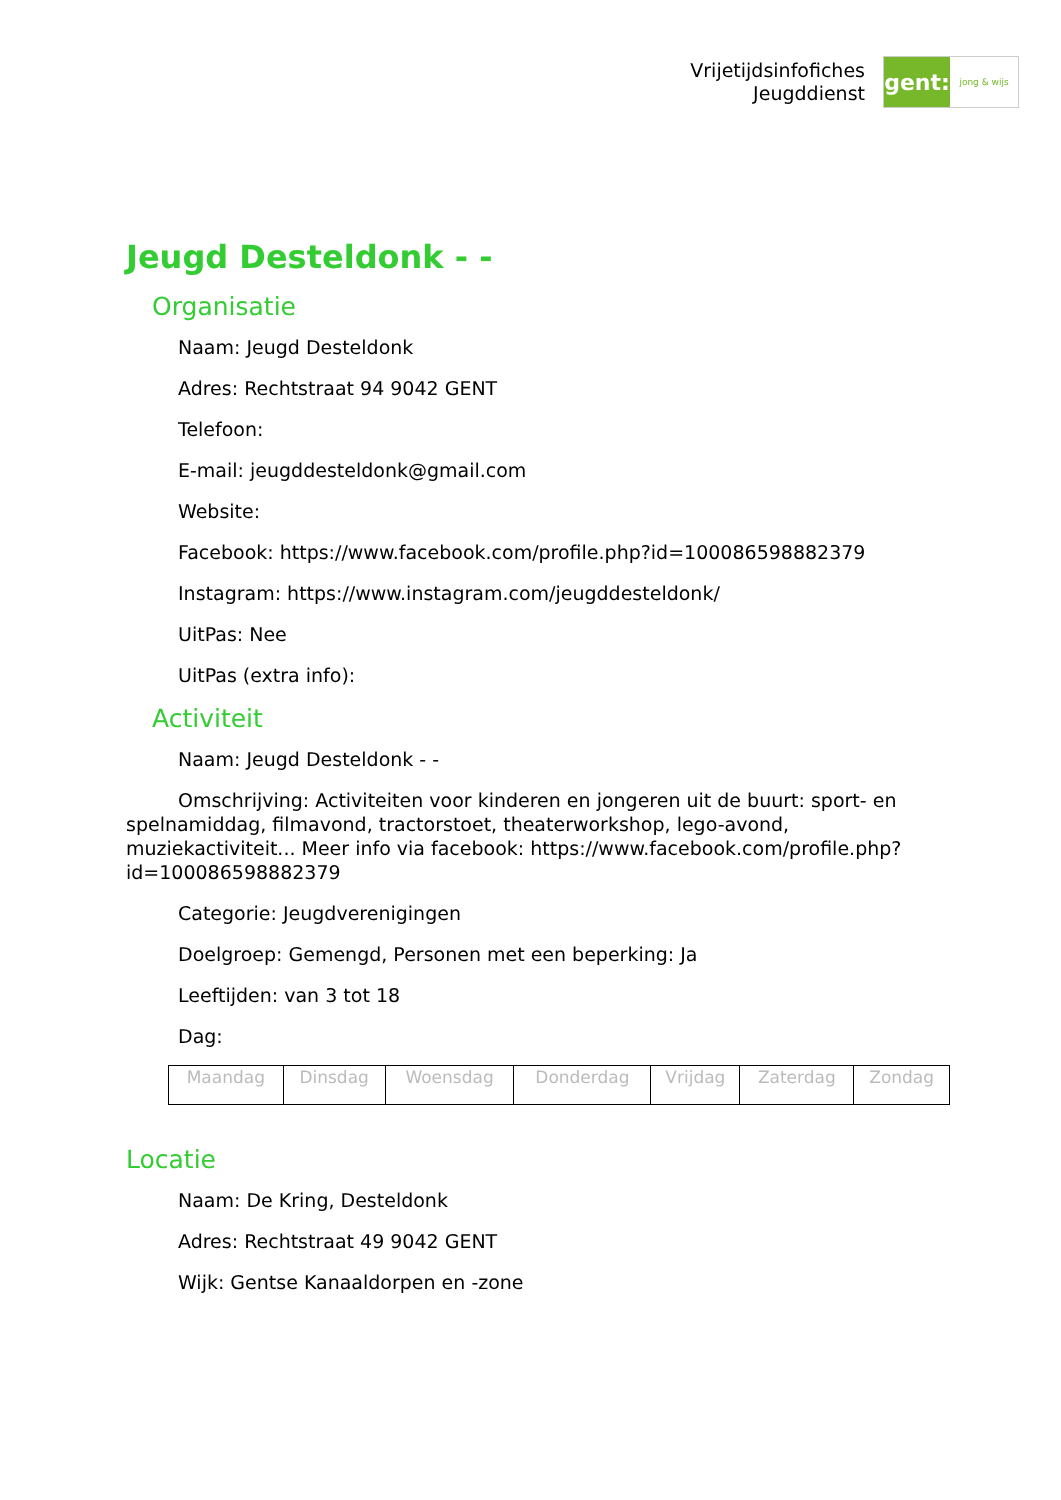Vrijetijdsinfofiches
Jeugddienst
gent:
jong & wijs
Jeugd Desteldonk - -
Organisatie
Naam: Jeugd Desteldonk
Adres: Rechtstraat 94 9042 GENT
Telefoon:
E-mail: jeugddesteldonk@gmail.com
Website:
Facebook: https://www.facebook.com/profile.php?id=100086598882379
Instagram: https://www.instagram.com/jeugddesteldonk/
UitPas: Nee
UitPas (extra info):
Activiteit
Naam: Jeugd Desteldonk - -
Omschrijving: Activiteiten voor kinderen en jongeren uit de buurt: sport- en spelnamiddag, filmavond, tractorstoet, theaterworkshop, lego-avond, muziekactiviteit... Meer info via facebook: https://www.facebook.com/profile.php?id=100086598882379
Categorie: Jeugdverenigingen
Doelgroep: Gemengd, Personen met een beperking: Ja
Leeftijden: van 3 tot 18
Dag:
| Maandag | Dinsdag | Woensdag | Donderdag | Vrijdag | Zaterdag | Zondag |
Locatie
Naam: De Kring, Desteldonk
Adres: Rechtstraat 49 9042 GENT
Wijk: Gentse Kanaaldorpen en -zone